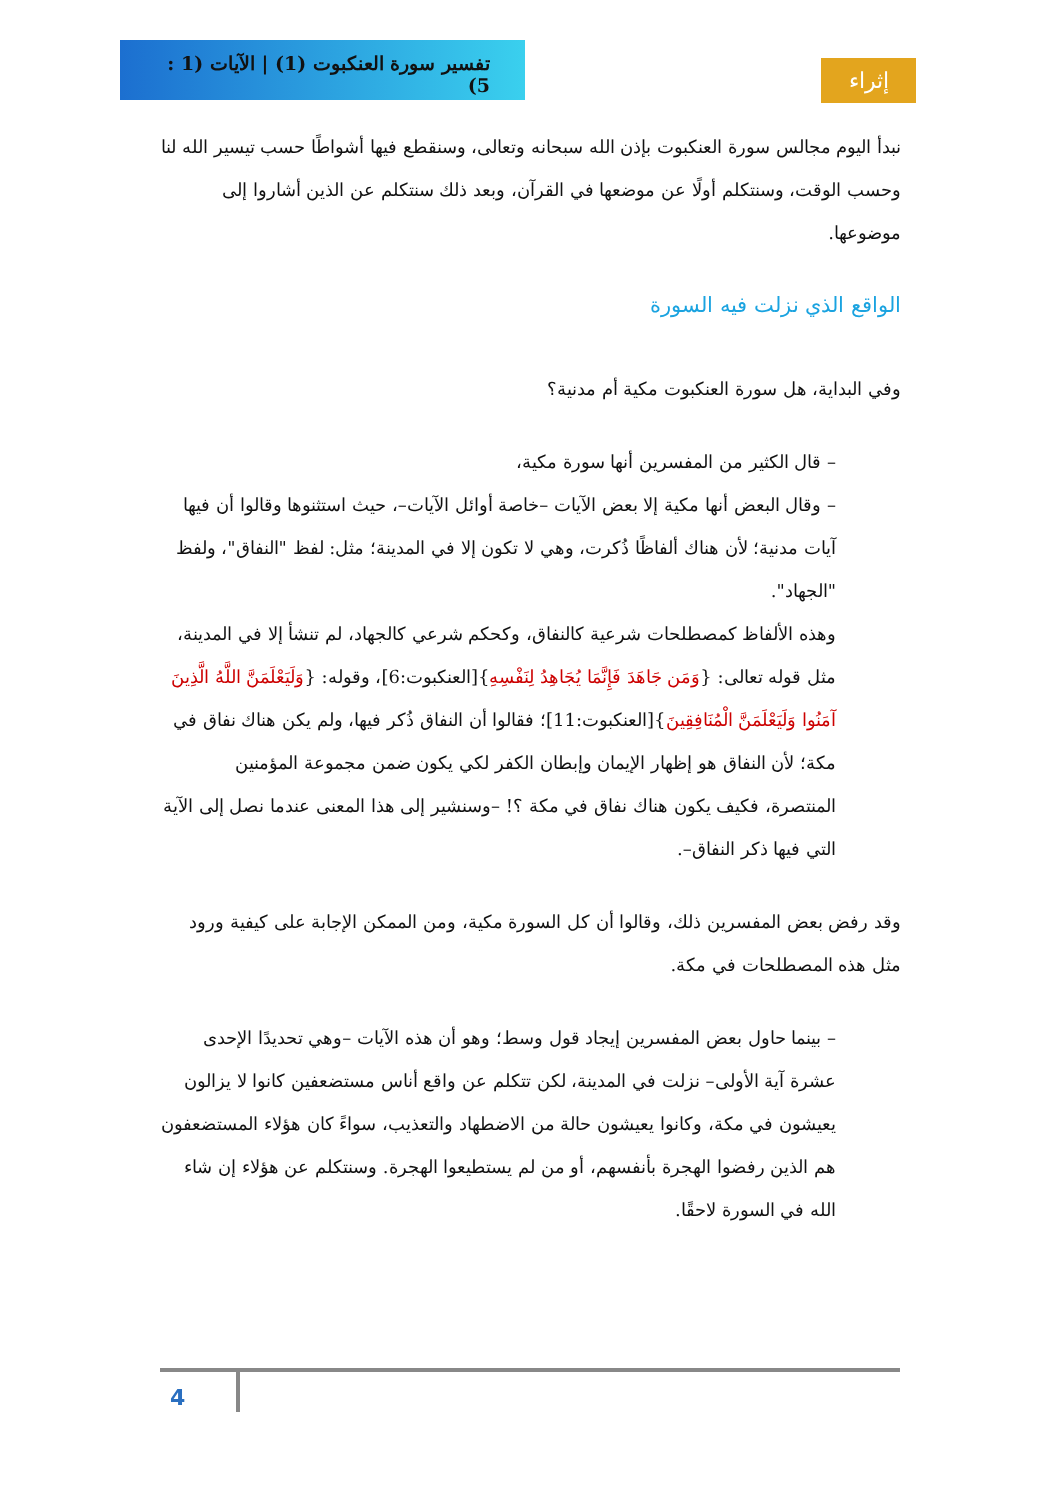تفسير سورة العنكبوت (1) | الآيات (1 : 5)
إثراء
نبدأ اليوم مجالس سورة العنكبوت بإذن الله سبحانه وتعالى، وسنقطع فيها أشواطًا حسب تيسير الله لنا وحسب الوقت، وسنتكلم أولًا عن موضعها في القرآن، وبعد ذلك سنتكلم عن الذين أشاروا إلى موضوعها.
الواقع الذي نزلت فيه السورة
وفي البداية، هل سورة العنكبوت مكية أم مدنية؟
– قال الكثير من المفسرين أنها سورة مكية،
– وقال البعض أنها مكية إلا بعض الآيات –خاصة أوائل الآيات–، حيث استثنوها وقالوا أن فيها آيات مدنية؛ لأن هناك ألفاظًا ذُكرت، وهي لا تكون إلا في المدينة؛ مثل: لفظ "النفاق"، ولفظ "الجهاد".
وهذه الألفاظ كمصطلحات شرعية كالنفاق، وكحكم شرعي كالجهاد، لم تنشأ إلا في المدينة، مثل قوله تعالى: {وَمَن جَاهَدَ فَإِنَّمَا يُجَاهِدُ لِنَفْسِهِ}[العنكبوت:6]، وقوله: {وَلَيَعْلَمَنَّ اللَّهُ الَّذِينَ آمَنُوا وَلَيَعْلَمَنَّ الْمُنَافِقِينَ}[العنكبوت:11]؛ فقالوا أن النفاق ذُكر فيها، ولم يكن هناك نفاق في مكة؛ لأن النفاق هو إظهار الإيمان وإبطان الكفر لكي يكون ضمن مجموعة المؤمنين المنتصرة، فكيف يكون هناك نفاق في مكة ؟! –وسنشير إلى هذا المعنى عندما نصل إلى الآية التي فيها ذكر النفاق–.
وقد رفض بعض المفسرين ذلك، وقالوا أن كل السورة مكية، ومن الممكن الإجابة على كيفية ورود مثل هذه المصطلحات في مكة.
– بينما حاول بعض المفسرين إيجاد قول وسط؛ وهو أن هذه الآيات –وهي تحديدًا الإحدى عشرة آية الأولى– نزلت في المدينة، لكن تتكلم عن واقع أناس مستضعفين كانوا لا يزالون يعيشون في مكة، وكانوا يعيشون حالة من الاضطهاد والتعذيب، سواءً كان هؤلاء المستضعفون هم الذين رفضوا الهجرة بأنفسهم، أو من لم يستطيعوا الهجرة. وسنتكلم عن هؤلاء إن شاء الله في السورة لاحقًا.
4